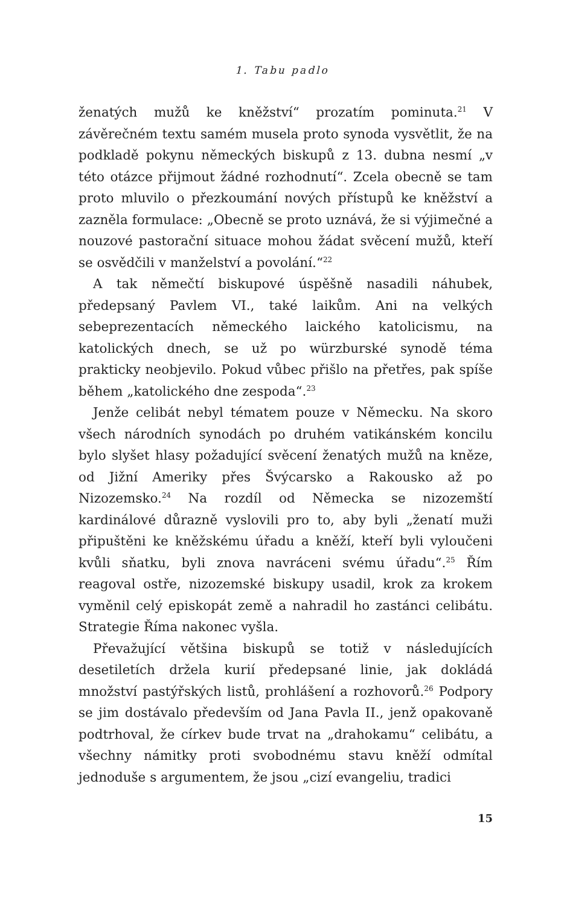1. Tabu padlo
ženatých mužů ke kněžství“ prozatím pominuta.<sup>21</sup> V závěrečném textu samém musela proto synoda vysvětlit, že na podkladě pokynu německých biskupů z 13. dubna nesmí „v této otázce přijmout žádné rozhodnutí“. Zcela obecně se tam proto mluvilo o přezkoumání nových přístupů ke kněžství a zazněla formulace: „Obecně se proto uznává, že si výjimečné a nouzové pastorační situace mohou žádat svěcení mužů, kteří se osvědčili v manželství a povolání.“<sup>22</sup>
A tak němečtí biskupové úspěšně nasadili náhubek, předepsaný Pavlem VI., také laikům. Ani na velkých sebeprezentacích německého laického katolicismu, na katolických dnech, se už po würzburské synodě téma prakticky neobjevilo. Pokud vůbec přišlo na přetřes, pak spíše během „katolického dne zespoda“.<sup>23</sup>
Jenže celibát nebyl tématem pouze v Německu. Na skoro všech národních synodách po druhém vatikánském koncilu bylo slyšet hlasy požadující svěcení ženatých mužů na kněze, od Jižní Ameriky přes Švýcarsko a Rakousko až po Nizozemsko.<sup>24</sup> Na rozdíl od Německa se nizozemští kardinálové důrazně vyslovili pro to, aby byli „ženatí muži připuštěni ke kněžskému úřadu a kněží, kteří byli vyloučeni kvůli sňatku, byli znova navráceni svému úřadu“.<sup>25</sup> Řím reagoval ostře, nizozemské biskupy usadil, krok za krokem vyměnil celý episkopát země a nahradil ho zastánci celibátu. Strategie Říma nakonec vyšla.
Převažující většina biskupů se totiž v následujících desetiletích držela kurií předepsané linie, jak dokládá množství pastýřských listů, prohlášení a rozhovorů.<sup>26</sup> Podpory se jim dostávalo především od Jana Pavla II., jenž opakovaně podtrhoval, že církev bude trvat na „drahokamu“ celibátu, a všechny námitky proti svobodnému stavu kněží odmítal jednoduše s argumentem, že jsou „cizí evangeliu, tradici
15